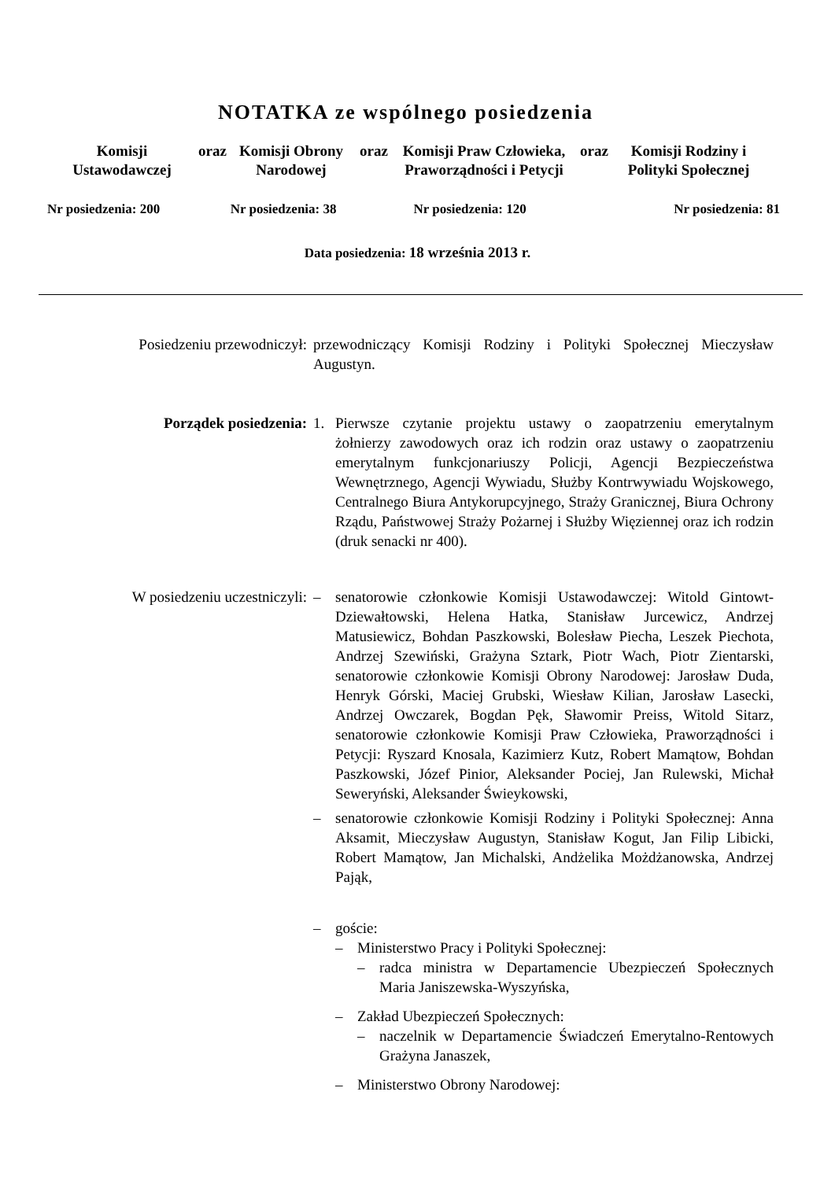NOTATKA ze wspólnego posiedzenia
Komisji Ustawodawczej
oraz
Komisji Obrony Narodowej
oraz Komisji Praw Człowieka, Praworządności i Petycji
oraz Komisji Rodziny i Polityki Społecznej
Nr posiedzenia: 200 Nr posiedzenia: 38 Nr posiedzenia: 120 Nr posiedzenia: 81
Data posiedzenia: 18 września 2013 r.
Posiedzeniu przewodniczył:
przewodniczący Komisji Rodziny i Polityki Społecznej Mieczysław Augustyn.
Porządek posiedzenia: 1. Pierwsze czytanie projektu ustawy o zaopatrzeniu emerytalnym żołnierzy zawodowych oraz ich rodzin oraz ustawy o zaopatrzeniu emerytalnym funkcjonariuszy Policji, Agencji Bezpieczeństwa Wewnętrznego, Agencji Wywiadu, Służby Kontrwywiadu Wojskowego, Centralnego Biura Antykorupcyjnego, Straży Granicznej, Biura Ochrony Rządu, Państwowej Straży Pożarnej i Służby Więziennej oraz ich rodzin (druk senacki nr 400).
W posiedzeniu uczestniczyli:
– senatorowie członkowie Komisji Ustawodawczej: Witold Gintowt-Dziewałtowski, Helena Hatka, Stanisław Jurcewicz, Andrzej Matusiewicz, Bohdan Paszkowski, Bolesław Piecha, Leszek Piechota, Andrzej Szewiński, Grażyna Sztark, Piotr Wach, Piotr Zientarski, senatorowie członkowie Komisji Obrony Narodowej: Jarosław Duda, Henryk Górski, Maciej Grubski, Wiesław Kilian, Jarosław Lasecki, Andrzej Owczarek, Bogdan Pęk, Sławomir Preiss, Witold Sitarz, senatorowie członkowie Komisji Praw Człowieka, Praworządności i Petycji: Ryszard Knosala, Kazimierz Kutz, Robert Mamątow, Bohdan Paszkowski, Józef Pinior, Aleksander Pociej, Jan Rulewski, Michał Seweryński, Aleksander Świeykowski,
– senatorowie członkowie Komisji Rodziny i Polityki Społecznej: Anna Aksamit, Mieczysław Augustyn, Stanisław Kogut, Jan Filip Libicki, Robert Mamątow, Jan Michalski, Andżelika Możdżanowska, Andrzej Pająk,
– goście:
– Ministerstwo Pracy i Polityki Społecznej:
– radca ministra w Departamencie Ubezpieczeń Społecznych Maria Janiszewska-Wyszyńska,
– Zakład Ubezpieczeń Społecznych:
– naczelnik w Departamencie Świadczeń Emerytalno-Rentowych Grażyna Janaszek,
– Ministerstwo Obrony Narodowej: